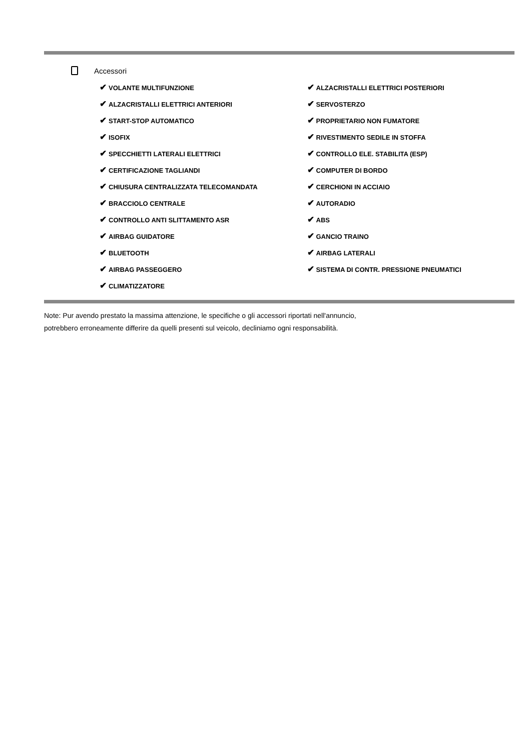Accessori
✔ VOLANTE MULTIFUNZIONE
✔ ALZACRISTALLI ELETTRICI ANTERIORI
✔ START-STOP AUTOMATICO
✔ ISOFIX
✔ SPECCHIETTI LATERALI ELETTRICI
✔ CERTIFICAZIONE TAGLIANDI
✔ CHIUSURA CENTRALIZZATA TELECOMANDATA
✔ BRACCIOLO CENTRALE
✔ CONTROLLO ANTI SLITTAMENTO ASR
✔ AIRBAG GUIDATORE
✔ BLUETOOTH
✔ AIRBAG PASSEGGERO
✔ CLIMATIZZATORE
✔ ALZACRISTALLI ELETTRICI POSTERIORI
✔ SERVOSTERZO
✔ PROPRIETARIO NON FUMATORE
✔ RIVESTIMENTO SEDILE IN STOFFA
✔ CONTROLLO ELE. STABILITA (ESP)
✔ COMPUTER DI BORDO
✔ CERCHIONI IN ACCIAIO
✔ AUTORADIO
✔ ABS
✔ GANCIO TRAINO
✔ AIRBAG LATERALI
✔ SISTEMA DI CONTR. PRESSIONE PNEUMATICI
Note: Pur avendo prestato la massima attenzione, le specifiche o gli accessori riportati nell'annuncio,
potrebbero erroneamente differire da quelli presenti sul veicolo, decliniamo ogni responsabilità.